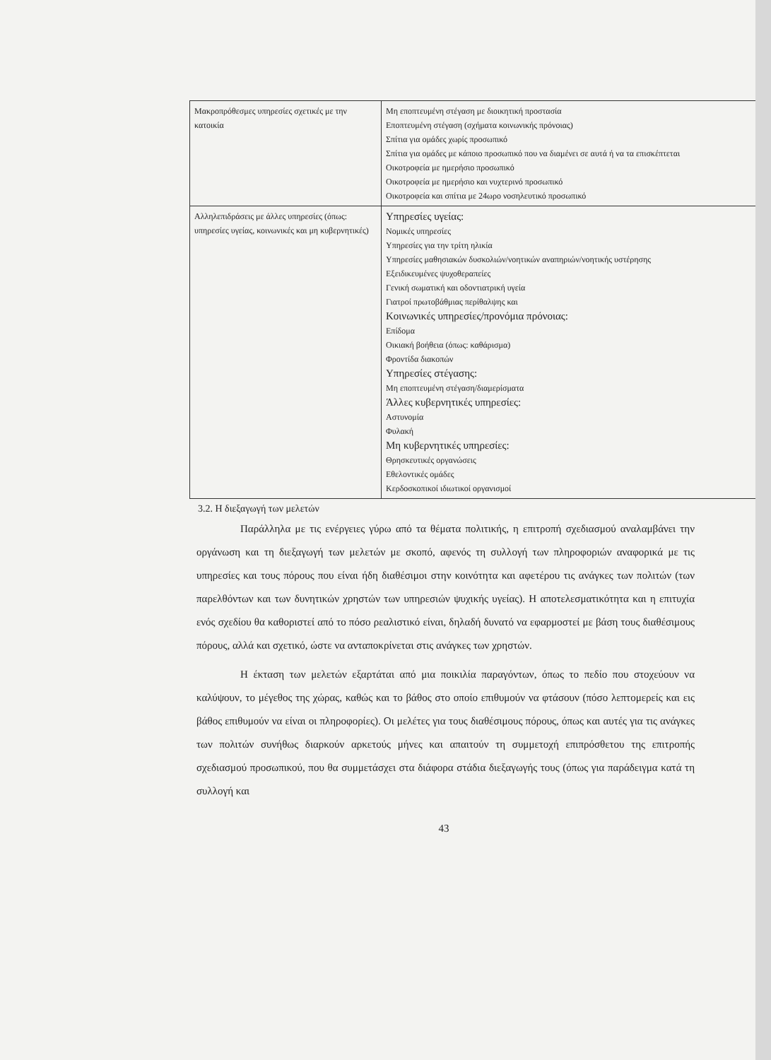| Μακροπρόθεσμες υπηρεσίες σχετικές με την κατοικία | Μη εποπτευμένη στέγαση με διοικητική προστασία Εποπτευμένη στέγαση (σχήματα κοινωνικής πρόνοιας) Σπίτια για ομάδες χωρίς προσωπικό Σπίτια για ομάδες με κάποιο προσωπικό που να διαμένει σε αυτά ή να τα επισκέπτεται Οικοτροφεία με ημερήσιο προσωπικό Οικοτροφεία με ημερήσιο και νυχτερινό προσωπικό Οικοτροφεία και σπίτια με 24ωρο νοσηλευτικό προσωπικό |
| Αλληλεπιδράσεις με άλλες υπηρεσίες (όπως: υπηρεσίες υγείας, κοινωνικές και μη κυβερνητικές) | Υπηρεσίες υγείας: Νομικές υπηρεσίες Υπηρεσίες για την τρίτη ηλικία Υπηρεσίες μαθησιακών δυσκολιών/νοητικών αναπηριών/νοητικής υστέρησης Εξειδικευμένες ψυχοθεραπείες Γενική σωματική και οδοντιατρική υγεία Γιατροί πρωτοβάθμιας περίθαλψης και Κοινωνικές υπηρεσίες/προνόμια πρόνοιας: Επίδομα Οικιακή βοήθεια (όπως: καθάρισμα) Φροντίδα διακοπών Υπηρεσίες στέγασης: Μη εποπτευμένη στέγαση/διαμερίσματα Άλλες κυβερνητικές υπηρεσίες: Αστυνομία Φυλακή Μη κυβερνητικές υπηρεσίες: Θρησκευτικές οργανώσεις Εθελοντικές ομάδες Κερδοσκοπικοί ιδιωτικοί οργανισμοί |
3.2. Η διεξαγωγή των μελετών
Παράλληλα με τις ενέργειες γύρω από τα θέματα πολιτικής, η επιτροπή σχεδιασμού αναλαμβάνει την οργάνωση και τη διεξαγωγή των μελετών με σκοπό, αφενός τη συλλογή των πληροφοριών αναφορικά με τις υπηρεσίες και τους πόρους που είναι ήδη διαθέσιμοι στην κοινότητα και αφετέρου τις ανάγκες των πολιτών (των παρελθόντων και των δυνητικών χρηστών των υπηρεσιών ψυχικής υγείας). Η αποτελεσματικότητα και η επιτυχία ενός σχεδίου θα καθοριστεί από το πόσο ρεαλιστικό είναι, δηλαδή δυνατό να εφαρμοστεί με βάση τους διαθέσιμους πόρους, αλλά και σχετικό, ώστε να ανταποκρίνεται στις ανάγκες των χρηστών.
Η έκταση των μελετών εξαρτάται από μια ποικιλία παραγόντων, όπως το πεδίο που στοχεύουν να καλύψουν, το μέγεθος της χώρας, καθώς και το βάθος στο οποίο επιθυμούν να φτάσουν (πόσο λεπτομερείς και εις βάθος επιθυμούν να είναι οι πληροφορίες). Οι μελέτες για τους διαθέσιμους πόρους, όπως και αυτές για τις ανάγκες των πολιτών συνήθως διαρκούν αρκετούς μήνες και απαιτούν τη συμμετοχή επιπρόσθετου της επιτροπής σχεδιασμού προσωπικού, που θα συμμετάσχει στα διάφορα στάδια διεξαγωγής τους (όπως για παράδειγμα κατά τη συλλογή και
43